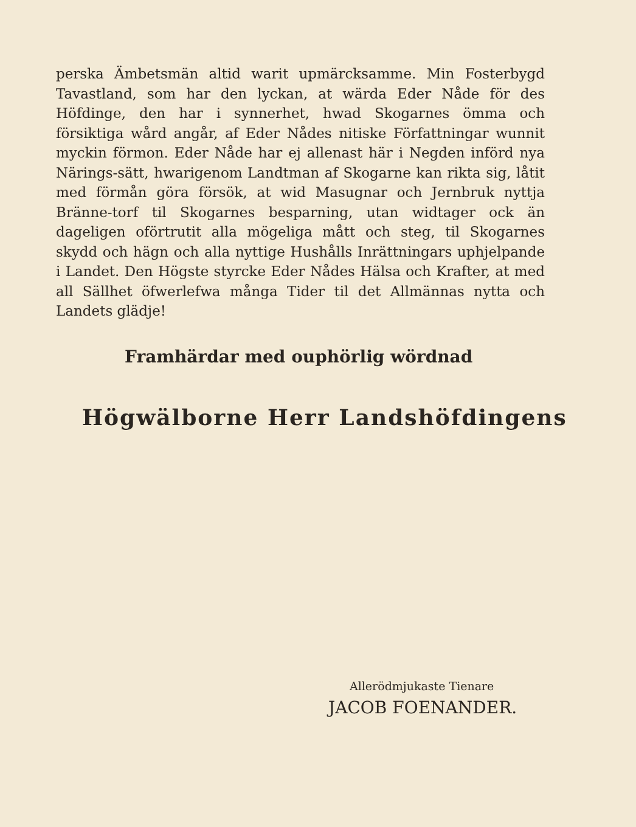perska Ämbetsmän altid warit upmärcksamme. Min Fosterbygd Tavastland, som har den lyckan, at wärda Eder Nåde för des Höfdinge, den har i synnerhet, hwad Skogarnes ömma och försiktiga wård angår, af Eder Nådes nitiske Författningar wunnit myckin förmon. Eder Nåde har ej allenast här i Negden införd nya Närings-sätt, hwarigenom Landtman af Skogarne kan rikta sig, låtit med förmån göra försök, at wid Masugnar och Jernbruk nyttja Bränne-torf til Skogarnes besparning, utan widtager ock än dageligen oförtrutit alla mögeliga mått och steg, til Skogarnes skydd och hägn och alla nyttige Hushålls Inrättningars uphjelpande i Landet. Den Högste styrcke Eder Nådes Hälsa och Krafter, at med all Sällhet öfwerlefwa många Tider til det Allmännas nytta och Landets glädje!
Framhärdar med ouphörlig wördnad
Högwälborne Herr Landshöfdingens
Allerödmjukaste Tienare
JACOB FOENANDER.